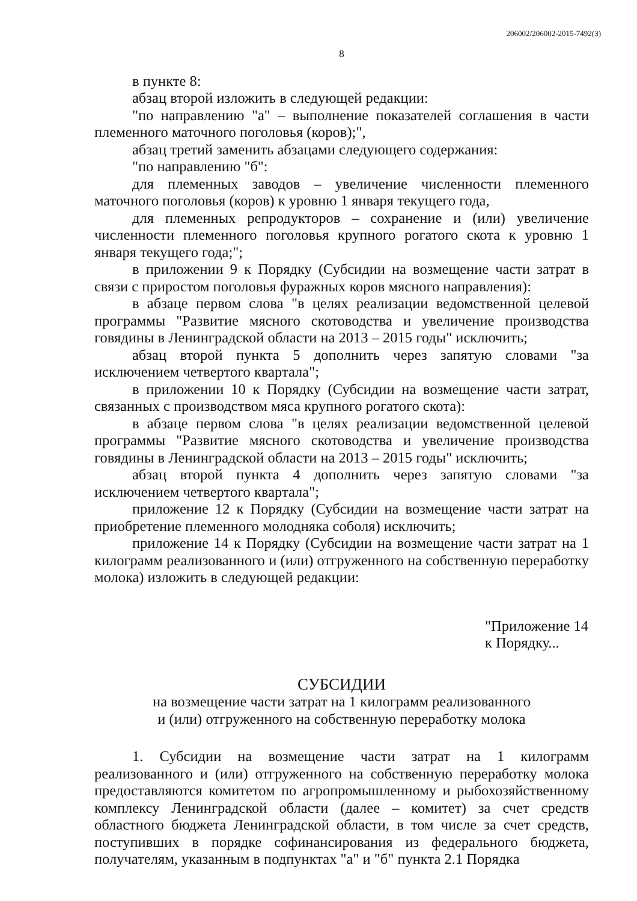206002/206002-2015-7492(3)
8
в пункте 8:
абзац второй изложить в следующей редакции:
"по направлению "а" – выполнение показателей соглашения в части племенного маточного поголовья (коров);",
абзац третий заменить абзацами следующего содержания:
"по направлению "б":
для племенных заводов – увеличение численности племенного маточного поголовья (коров) к уровню 1 января текущего года,
для племенных репродукторов – сохранение и (или) увеличение численности племенного поголовья крупного рогатого скота к уровню 1 января текущего года;";
в приложении 9 к Порядку (Субсидии на возмещение части затрат в связи с приростом поголовья фуражных коров мясного направления):
в абзаце первом слова "в целях реализации ведомственной целевой программы "Развитие мясного скотоводства и увеличение производства говядины в Ленинградской области на 2013 – 2015 годы" исключить;
абзац второй пункта 5 дополнить через запятую словами "за исключением четвертого квартала";
в приложении 10 к Порядку (Субсидии на возмещение части затрат, связанных с производством мяса крупного рогатого скота):
в абзаце первом слова "в целях реализации ведомственной целевой программы "Развитие мясного скотоводства и увеличение производства говядины в Ленинградской области на 2013 – 2015 годы" исключить;
абзац второй пункта 4 дополнить через запятую словами "за исключением четвертого квартала";
приложение 12 к Порядку (Субсидии на возмещение части затрат на приобретение племенного молодняка соболя) исключить;
приложение 14 к Порядку (Субсидии на возмещение части затрат на 1 килограмм реализованного и (или) отгруженного на собственную переработку молока) изложить в следующей редакции:
"Приложение 14
к Порядку...
СУБСИДИИ
на возмещение части затрат на 1 килограмм реализованного
и (или) отгруженного на собственную переработку молока
1. Субсидии на возмещение части затрат на 1 килограмм реализованного и (или) отгруженного на собственную переработку молока предоставляются комитетом по агропромышленному и рыбохозяйственному комплексу Ленинградской области (далее – комитет) за счет средств областного бюджета Ленинградской области, в том числе за счет средств, поступивших в порядке софинансирования из федерального бюджета, получателям, указанным в подпунктах "а" и "б" пункта 2.1 Порядка